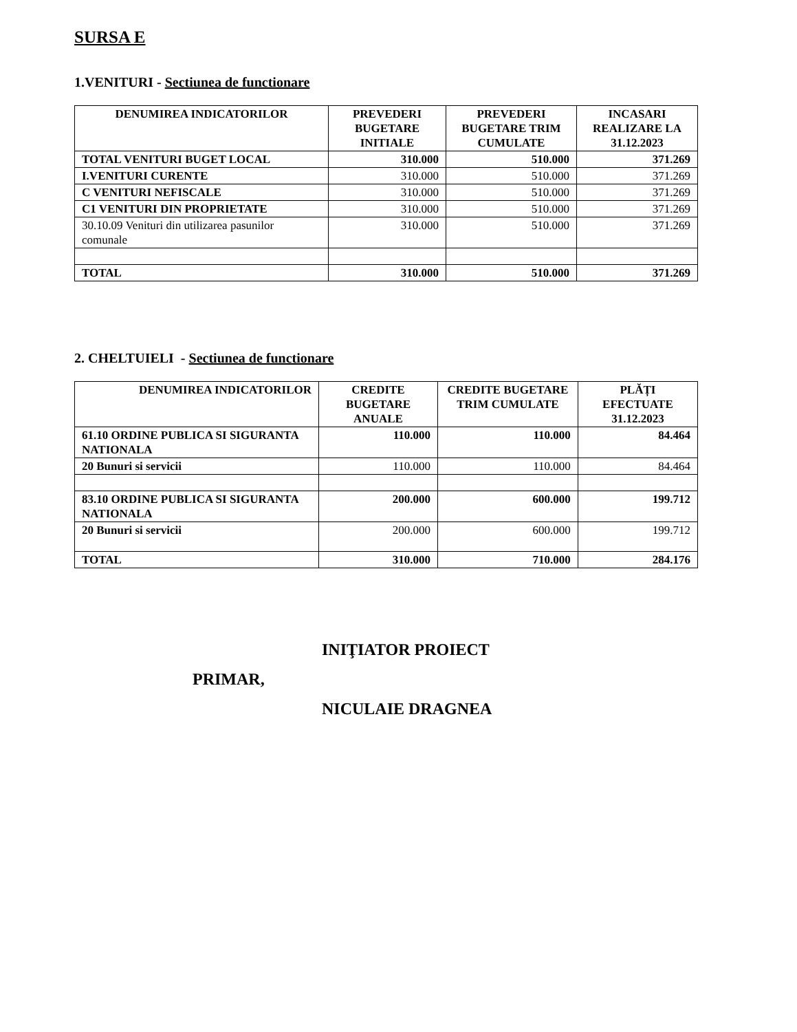SURSA E
1.VENITURI - Sectiunea de functionare
| DENUMIREA INDICATORILOR | PREVEDERI BUGETARE INITIALE | PREVEDERI BUGETARE TRIM CUMULATE | INCASARI REALIZARE LA 31.12.2023 |
| --- | --- | --- | --- |
| TOTAL VENITURI BUGET LOCAL | 310.000 | 510.000 | 371.269 |
| I.VENITURI CURENTE | 310.000 | 510.000 | 371.269 |
| C VENITURI NEFISCALE | 310.000 | 510.000 | 371.269 |
| C1 VENITURI DIN PROPRIETATE | 310.000 | 510.000 | 371.269 |
| 30.10.09 Venituri din utilizarea pasunilor comunale | 310.000 | 510.000 | 371.269 |
| TOTAL | 310.000 | 510.000 | 371.269 |
2. CHELTUIELI - Sectiunea de functionare
| DENUMIREA INDICATORILOR | CREDITE BUGETARE ANUALE | CREDITE BUGETARE TRIM CUMULATE | PLĂȚI EFECTUATE 31.12.2023 |
| --- | --- | --- | --- |
| 61.10 ORDINE PUBLICA SI SIGURANTA NATIONALA | 110.000 | 110.000 | 84.464 |
| 20 Bunuri si servicii | 110.000 | 110.000 | 84.464 |
| 83.10 ORDINE PUBLICA SI SIGURANTA NATIONALA | 200.000 | 600.000 | 199.712 |
| 20 Bunuri si servicii | 200.000 | 600.000 | 199.712 |
| TOTAL | 310.000 | 710.000 | 284.176 |
INIŢIATOR PROIECT
PRIMAR,
NICULAIE DRAGNEA